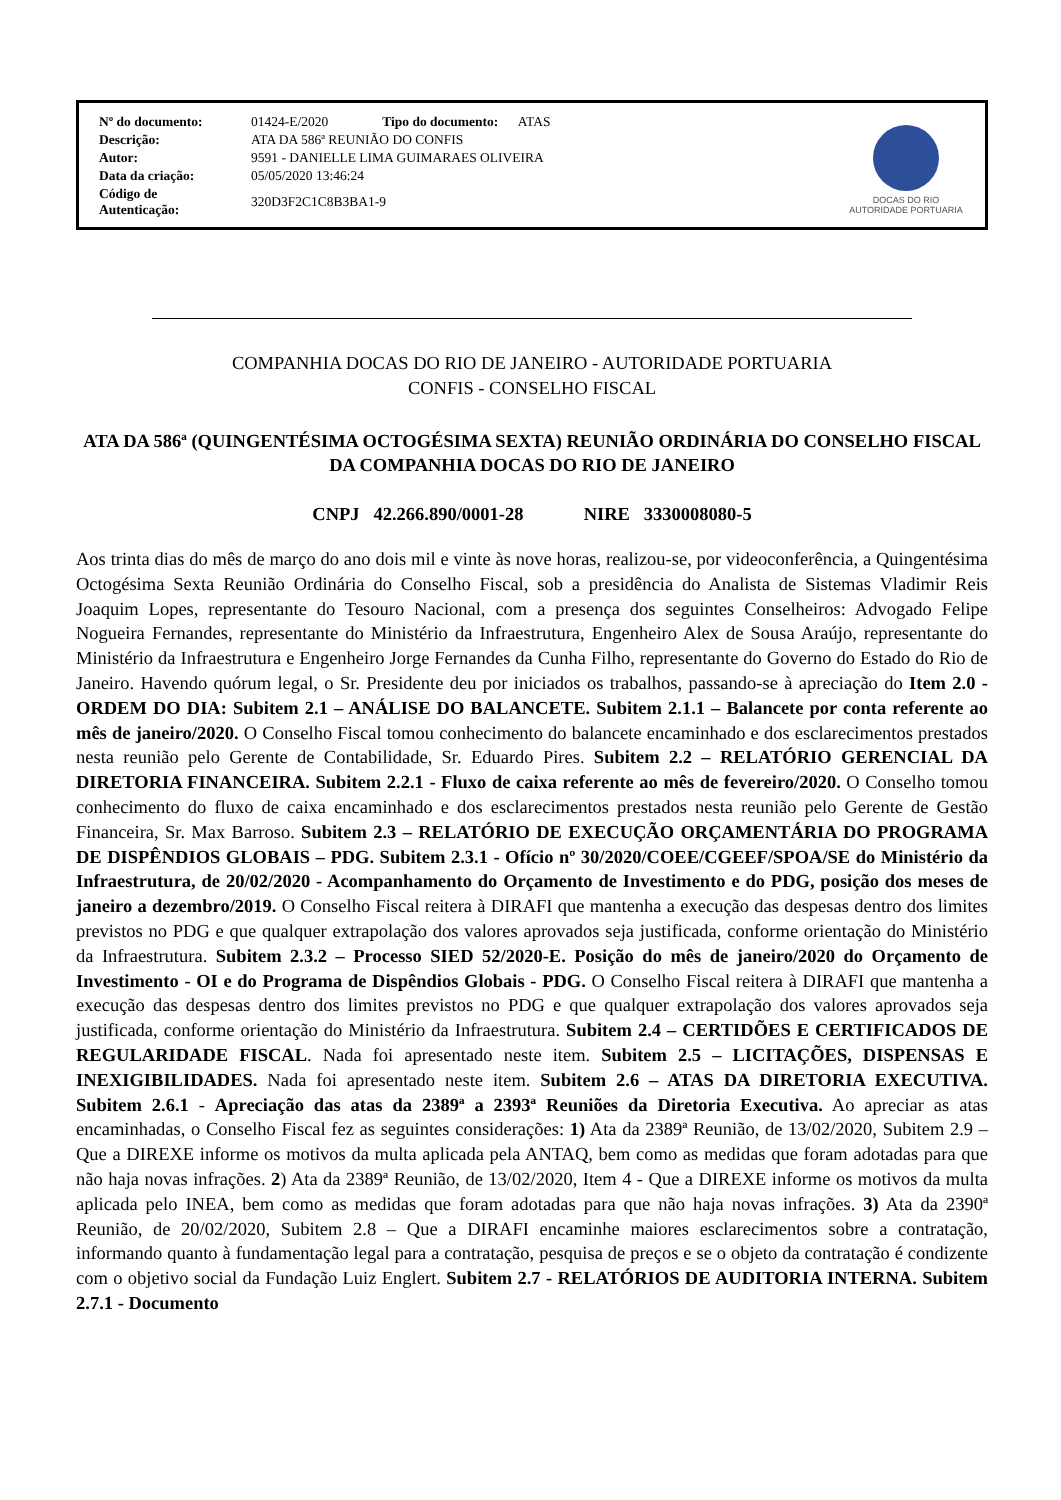| Nº do documento: | 01424-E/2020 Tipo do documento: ATAS |
| Descrição: | ATA DA 586ª REUNIÃO DO CONFIS |
| Autor: | 9591 - DANIELLE LIMA GUIMARAES OLIVEIRA |
| Data da criação: | 05/05/2020 13:46:24 |
| Código de Autenticação: | 320D3F2C1C8B3BA1-9 |
DOCAS DO RIO
AUTORIDADE PORTUARIA
COMPANHIA DOCAS DO RIO DE JANEIRO - AUTORIDADE PORTUARIA
CONFIS - CONSELHO FISCAL
ATA DA 586ª (QUINGENTÉSIMA OCTOGÉSIMA SEXTA) REUNIÃO ORDINÁRIA DO CONSELHO FISCAL DA COMPANHIA DOCAS DO RIO DE JANEIRO
CNPJ 42.266.890/0001-28 NIRE 3330008080-5
Aos trinta dias do mês de março do ano dois mil e vinte às nove horas, realizou-se, por videoconferência, a Quingentésima Octogésima Sexta Reunião Ordinária do Conselho Fiscal, sob a presidência do Analista de Sistemas Vladimir Reis Joaquim Lopes, representante do Tesouro Nacional, com a presença dos seguintes Conselheiros: Advogado Felipe Nogueira Fernandes, representante do Ministério da Infraestrutura, Engenheiro Alex de Sousa Araújo, representante do Ministério da Infraestrutura e Engenheiro Jorge Fernandes da Cunha Filho, representante do Governo do Estado do Rio de Janeiro. Havendo quórum legal, o Sr. Presidente deu por iniciados os trabalhos, passando-se à apreciação do Item 2.0 - ORDEM DO DIA: Subitem 2.1 – ANÁLISE DO BALANCETE. Subitem 2.1.1 – Balancete por conta referente ao mês de janeiro/2020. O Conselho Fiscal tomou conhecimento do balancete encaminhado e dos esclarecimentos prestados nesta reunião pelo Gerente de Contabilidade, Sr. Eduardo Pires. Subitem 2.2 – RELATÓRIO GERENCIAL DA DIRETORIA FINANCEIRA. Subitem 2.2.1 - Fluxo de caixa referente ao mês de fevereiro/2020. O Conselho tomou conhecimento do fluxo de caixa encaminhado e dos esclarecimentos prestados nesta reunião pelo Gerente de Gestão Financeira, Sr. Max Barroso. Subitem 2.3 – RELATÓRIO DE EXECUÇÃO ORÇAMENTÁRIA DO PROGRAMA DE DISPÊNDIOS GLOBAIS – PDG. Subitem 2.3.1 - Ofício nº 30/2020/COEE/CGEEF/SPOA/SE do Ministério da Infraestrutura, de 20/02/2020 - Acompanhamento do Orçamento de Investimento e do PDG, posição dos meses de janeiro a dezembro/2019. O Conselho Fiscal reitera à DIRAFI que mantenha a execução das despesas dentro dos limites previstos no PDG e que qualquer extrapolação dos valores aprovados seja justificada, conforme orientação do Ministério da Infraestrutura. Subitem 2.3.2 – Processo SIED 52/2020-E. Posição do mês de janeiro/2020 do Orçamento de Investimento - OI e do Programa de Dispêndios Globais - PDG. O Conselho Fiscal reitera à DIRAFI que mantenha a execução das despesas dentro dos limites previstos no PDG e que qualquer extrapolação dos valores aprovados seja justificada, conforme orientação do Ministério da Infraestrutura. Subitem 2.4 – CERTIDÕES E CERTIFICADOS DE REGULARIDADE FISCAL. Nada foi apresentado neste item. Subitem 2.5 – LICITAÇÕES, DISPENSAS E INEXIGIBILIDADES. Nada foi apresentado neste item. Subitem 2.6 – ATAS DA DIRETORIA EXECUTIVA. Subitem 2.6.1 - Apreciação das atas da 2389ª a 2393ª Reuniões da Diretoria Executiva. Ao apreciar as atas encaminhadas, o Conselho Fiscal fez as seguintes considerações: 1) Ata da 2389ª Reunião, de 13/02/2020, Subitem 2.9 – Que a DIREXE informe os motivos da multa aplicada pela ANTAQ, bem como as medidas que foram adotadas para que não haja novas infrações. 2) Ata da 2389ª Reunião, de 13/02/2020, Item 4 - Que a DIREXE informe os motivos da multa aplicada pelo INEA, bem como as medidas que foram adotadas para que não haja novas infrações. 3) Ata da 2390ª Reunião, de 20/02/2020, Subitem 2.8 – Que a DIRAFI encaminhe maiores esclarecimentos sobre a contratação, informando quanto à fundamentação legal para a contratação, pesquisa de preços e se o objeto da contratação é condizente com o objetivo social da Fundação Luiz Englert. Subitem 2.7 - RELATÓRIOS DE AUDITORIA INTERNA. Subitem 2.7.1 - Documento